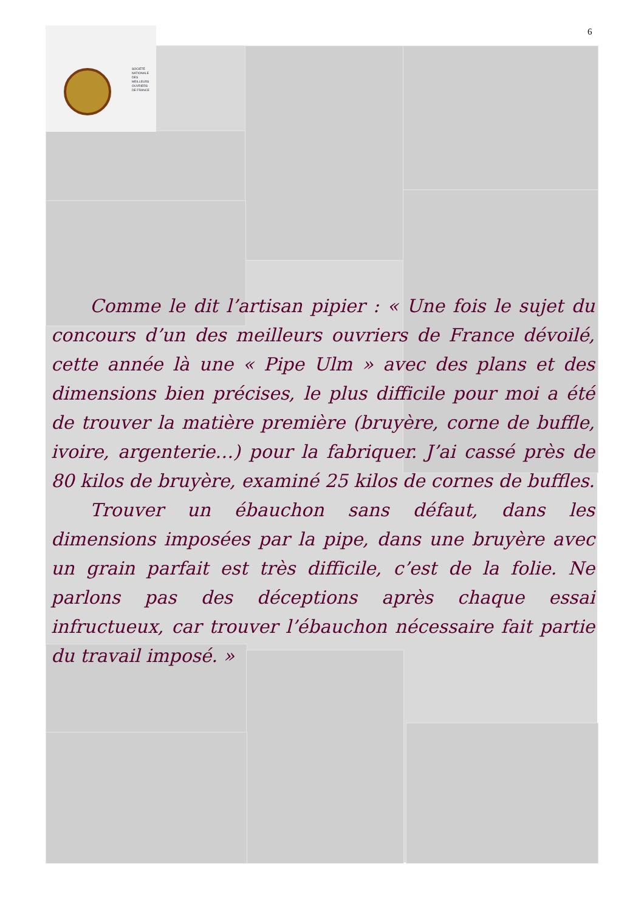SOCIÉTÉ
NATIONALE
DES
MEILLEURS
OUVRIERS
DE FRANCE
6
Comme le dit l’artisan pipier : « Une fois le sujet du concours d’un des meilleurs ouvriers de France dévoilé, cette année là une « Pipe Ulm » avec des plans et des dimensions bien précises, le plus difficile pour moi a été de trouver la matière première (bruyère, corne de buffle, ivoire, argenterie…) pour la fabriquer. J’ai cassé près de 80 kilos de bruyère, examiné 25 kilos de cornes de buffles.
Trouver un ébauchon sans défaut, dans les dimensions imposées par la pipe, dans une bruyère avec un grain parfait est très difficile, c’est de la folie. Ne parlons pas des déceptions après chaque essai infructueux, car trouver l’ébauchon nécessaire fait partie du travail imposé. »